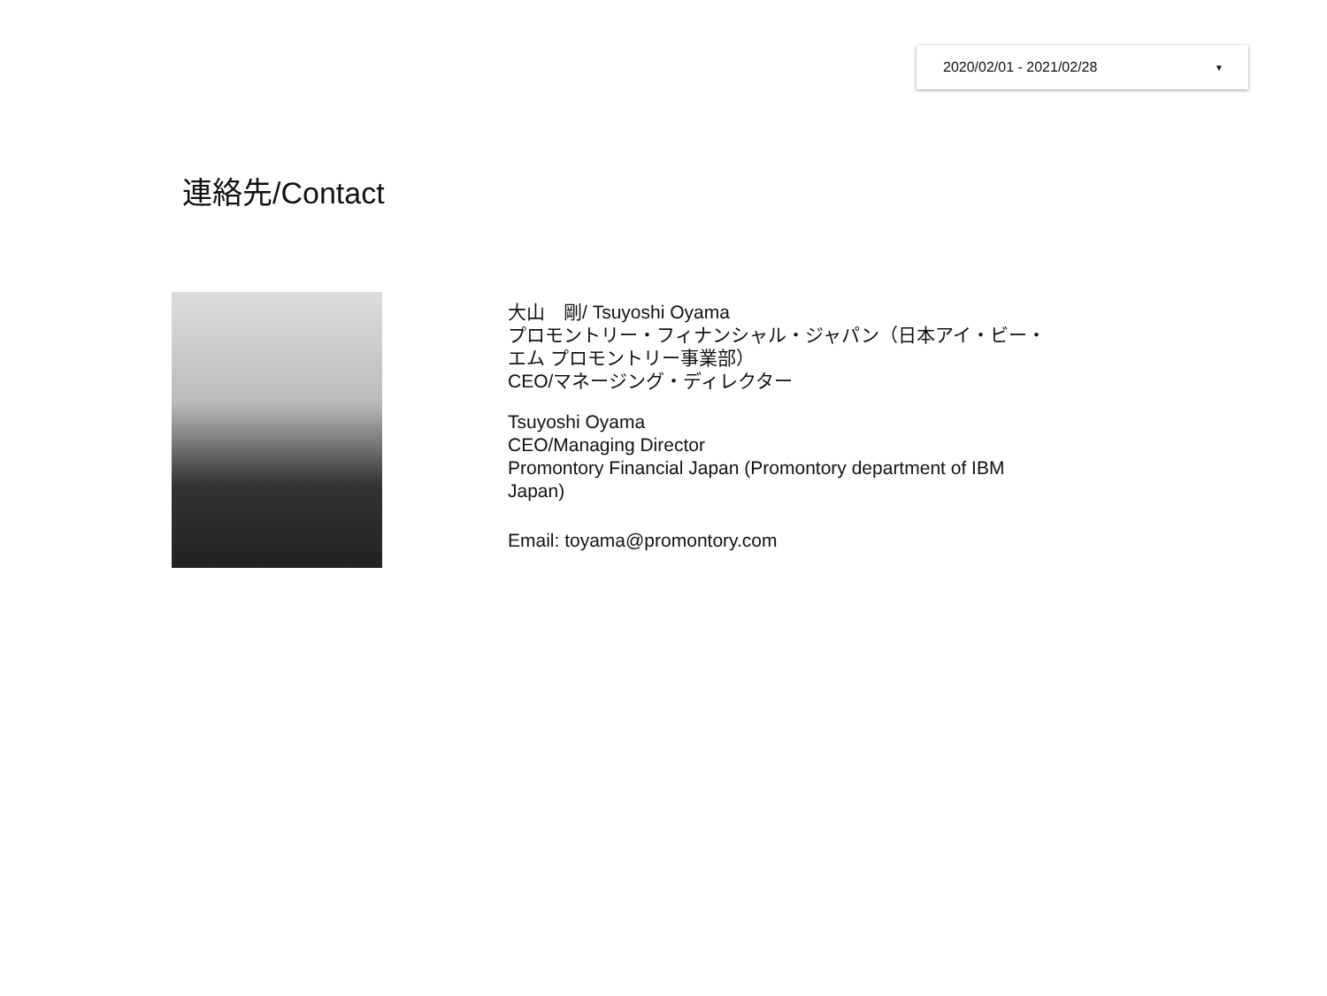2020/02/01 - 2021/02/28 ▼
連絡先/Contact
大山　剛/ Tsuyoshi Oyama
プロモントリー・フィナンシャル・ジャパン（日本アイ・ビー・エム プロモントリー事業部）
CEO/マネージング・ディレクター
Tsuyoshi Oyama
CEO/Managing Director
Promontory Financial Japan (Promontory department of IBM Japan)
Email: toyama@promontory.com